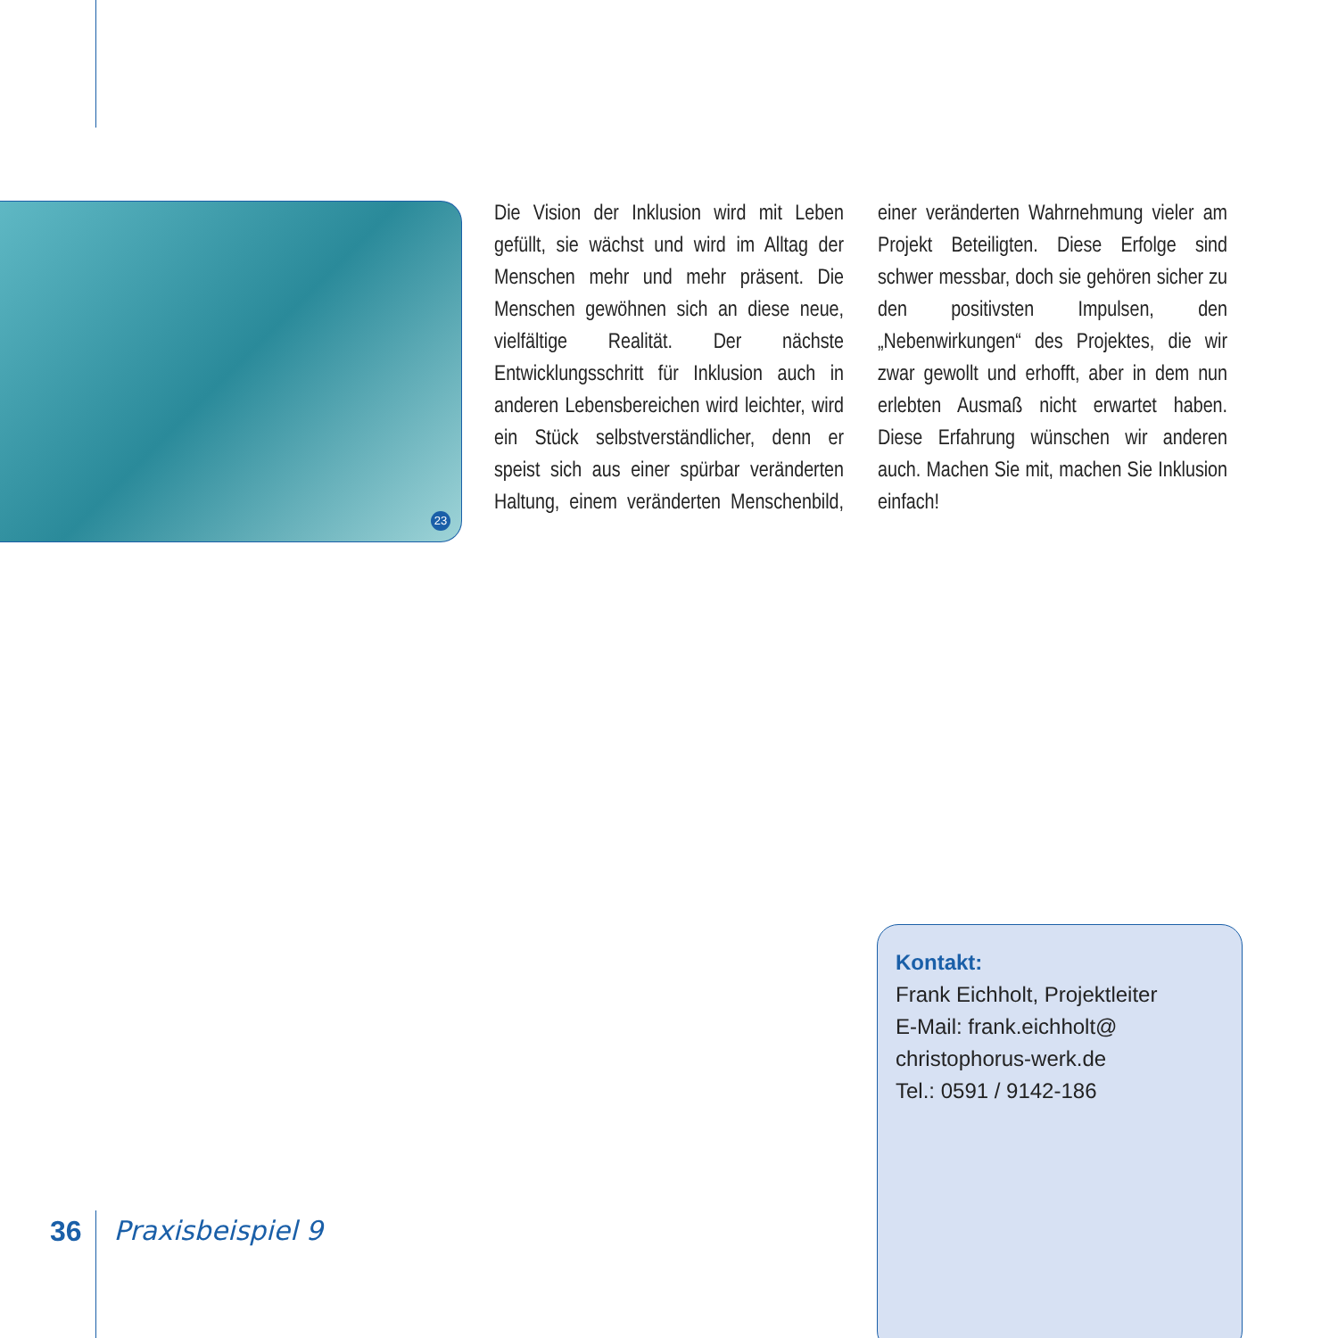23
Die Vision der Inklusion wird mit Leben gefüllt, sie wächst und wird im Alltag der Menschen mehr und mehr präsent. Die Menschen gewöhnen sich an diese neue, vielfältige Realität. Der nächste Entwicklungsschritt für Inklusion auch in anderen Lebensbereichen wird leichter, wird ein Stück selbstverständlicher, denn er speist sich aus einer spürbar veränderten Haltung, einem veränderten Menschenbild, einer veränderten Wahrnehmung vieler am Projekt Beteiligten. Diese Erfolge sind schwer messbar, doch sie gehören sicher zu den positivsten Impulsen, den „Nebenwirkungen“ des Projektes, die wir zwar gewollt und erhofft, aber in dem nun erlebten Ausmaß nicht erwartet haben. Diese Erfahrung wünschen wir anderen auch. Machen Sie mit, machen Sie Inklusion einfach!
Kontakt:
Frank Eichholt, Projektleiter
E-Mail: frank.eichholt@
christophorus-werk.de
Tel.: 0591 / 9142-186
36 Praxisbeispiel 9